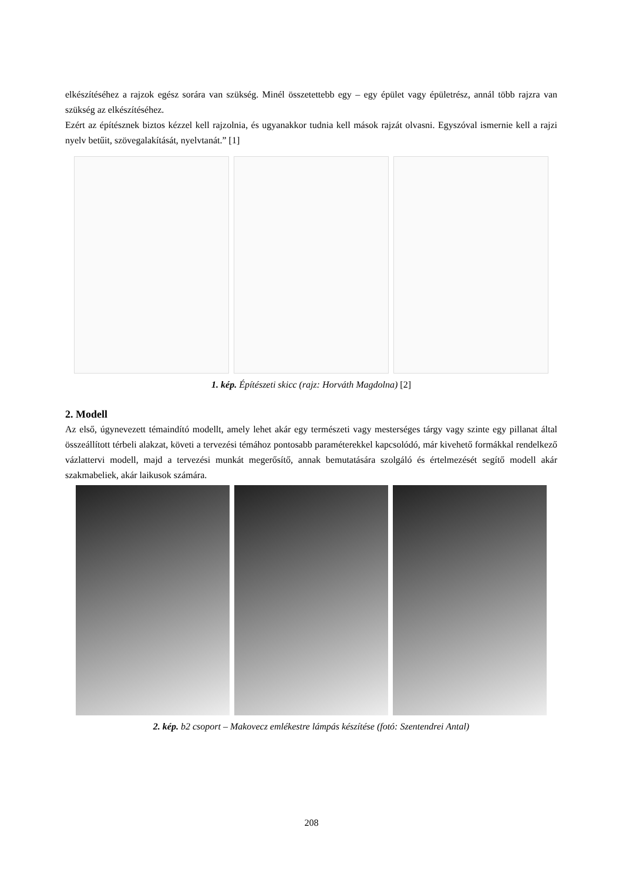elkészítéséhez a rajzok egész sorára van szükség. Minél összetettebb egy – egy épület vagy épületrész, annál több rajzra van szükség az elkészítéséhez.
Ezért az építésznek biztos kézzel kell rajzolnia, és ugyanakkor tudnia kell mások rajzát olvasni. Egyszóval ismernie kell a rajzi nyelv betűit, szövegalakítását, nyelvtanát.” [1]
1. kép. Építészeti skicc (rajz: Horváth Magdolna) [2]
2. Modell
Az első, úgynevezett témaindító modellt, amely lehet akár egy természeti vagy mesterséges tárgy vagy szinte egy pillanat által összeállított térbeli alakzat, követi a tervezési témához pontosabb paraméterekkel kapcsolódó, már kivehető formákkal rendelkező vázlattervi modell, majd a tervezési munkát megerősítő, annak bemutatására szolgáló és értelmezését segítő modell akár szakmabeliek, akár laikusok számára.
2. kép. b2 csoport – Makovecz emlékestre lámpás készítése (fotó: Szentendrei Antal)
208